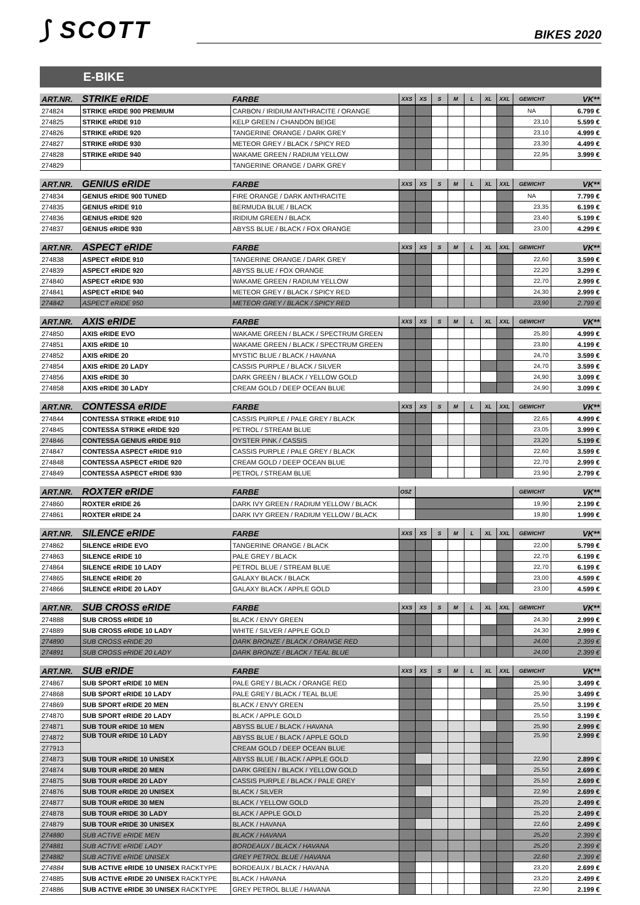⟆ SCOTT
BIKES 2020
E-BIKE
| ART.NR. | STRIKE eRIDE | FARBE | XXS | XS | S | M | L | XL | XXL | GEWICHT | VK** |
| --- | --- | --- | --- | --- | --- | --- | --- | --- | --- | --- | --- |
| 274824 | STRIKE eRIDE 900 PREMIUM | CARBON / IRIDIUM ANTHRACITE / ORANGE | | | | | | | | NA | 6.799 € |
| 274825 | STRIKE eRIDE 910 | KELP GREEN / CHANDON BEIGE | | | | | | | | 23,10 | 5.599 € |
| 274826 | STRIKE eRIDE 920 | TANGERINE ORANGE / DARK GREY | | | | | | | | 23,10 | 4.999 € |
| 274827 | STRIKE eRIDE 930 | METEOR GREY / BLACK / SPICY RED | | | | | | | | 23,30 | 4.499 € |
| 274828 | STRIKE eRIDE 940 | WAKAME GREEN / RADIUM YELLOW | | | | | | | | 22,95 | 3.999 € |
| 274829 | | TANGERINE ORANGE / DARK GREY | | | | | | | | | |
| ART.NR. | GENIUS eRIDE | FARBE | XXS | XS | S | M | L | XL | XXL | GEWICHT | VK** |
| --- | --- | --- | --- | --- | --- | --- | --- | --- | --- | --- | --- |
| 274834 | GENIUS eRIDE 900 TUNED | FIRE ORANGE / DARK ANTHRACITE | | | | | | | | NA | 7.799 € |
| 274835 | GENIUS eRIDE 910 | BERMUDA BLUE / BLACK | | | | | | | | 23,35 | 6.199 € |
| 274836 | GENIUS eRIDE 920 | IRIDIUM GREEN / BLACK | | | | | | | | 23,40 | 5.199 € |
| 274837 | GENIUS eRIDE 930 | ABYSS BLUE / BLACK / FOX ORANGE | | | | | | | | 23,00 | 4.299 € |
| ART.NR. | ASPECT eRIDE | FARBE | XXS | XS | S | M | L | XL | XXL | GEWICHT | VK** |
| --- | --- | --- | --- | --- | --- | --- | --- | --- | --- | --- | --- |
| 274838 | ASPECT eRIDE 910 | TANGERINE ORANGE / DARK GREY | | | | | | | | 22,60 | 3.599 € |
| 274839 | ASPECT eRIDE 920 | ABYSS BLUE / FOX ORANGE | | | | | | | | 22,20 | 3.299 € |
| 274840 | ASPECT eRIDE 930 | WAKAME GREEN / RADIUM YELLOW | | | | | | | | 22,70 | 2.999 € |
| 274841 | ASPECT eRIDE 940 | METEOR GREY / BLACK / SPICY RED | | | | | | | | 24,30 | 2.999 € |
| 274842 | ASPECT eRIDE 950 | METEOR GREY / BLACK / SPICY RED | | | | | | | | 23,90 | 2.799 € |
| ART.NR. | AXIS eRIDE | FARBE | XXS | XS | S | M | L | XL | XXL | GEWICHT | VK** |
| --- | --- | --- | --- | --- | --- | --- | --- | --- | --- | --- | --- |
| 274850 | AXIS eRIDE EVO | WAKAME GREEN / BLACK / SPECTRUM GREEN | | | | | | | | 25,80 | 4.999 € |
| 274851 | AXIS eRIDE 10 | WAKAME GREEN / BLACK / SPECTRUM GREEN | | | | | | | | 23,80 | 4.199 € |
| 274852 | AXIS eRIDE 20 | MYSTIC BLUE / BLACK / HAVANA | | | | | | | | 24,70 | 3.599 € |
| 274854 | AXIS eRIDE 20 LADY | CASSIS PURPLE / BLACK / SILVER | | | | | | | | 24,70 | 3.599 € |
| 274856 | AXIS eRIDE 30 | DARK GREEN / BLACK / YELLOW GOLD | | | | | | | | 24,90 | 3.099 € |
| 274858 | AXIS eRIDE 30 LADY | CREAM GOLD / DEEP OCEAN BLUE | | | | | | | | 24,90 | 3.099 € |
| ART.NR. | CONTESSA eRIDE | FARBE | XXS | XS | S | M | L | XL | XXL | GEWICHT | VK** |
| --- | --- | --- | --- | --- | --- | --- | --- | --- | --- | --- | --- |
| 274844 | CONTESSA STRIKE eRIDE 910 | CASSIS PURPLE / PALE GREY / BLACK | | | | | | | | 22,65 | 4.999 € |
| 274845 | CONTESSA STRIKE eRIDE 920 | PETROL / STREAM BLUE | | | | | | | | 23,05 | 3.999 € |
| 274846 | CONTESSA GENIUS eRIDE 910 | OYSTER PINK / CASSIS | | | | | | | | 23,20 | 5.199 € |
| 274847 | CONTESSA ASPECT eRIDE 910 | CASSIS PURPLE / PALE GREY / BLACK | | | | | | | | 22,60 | 3.599 € |
| 274848 | CONTESSA ASPECT eRIDE 920 | CREAM GOLD / DEEP OCEAN BLUE | | | | | | | | 22,70 | 2.999 € |
| 274849 | CONTESSA ASPECT eRIDE 930 | PETROL / STREAM BLUE | | | | | | | | 23,90 | 2.799 € |
| ART.NR. | ROXTER eRIDE | FARBE | OSZ | | GEWICHT | VK** |
| --- | --- | --- | --- | --- | --- | --- |
| 274860 | ROXTER eRIDE 26 | DARK IVY GREEN / RADIUM YELLOW / BLACK | | | 19,90 | 2.199 € |
| 274861 | ROXTER eRIDE 24 | DARK IVY GREEN / RADIUM YELLOW / BLACK | | | 19,80 | 1.999 € |
| ART.NR. | SILENCE eRIDE | FARBE | XXS | XS | S | M | L | XL | XXL | GEWICHT | VK** |
| --- | --- | --- | --- | --- | --- | --- | --- | --- | --- | --- | --- |
| 274862 | SILENCE eRIDE EVO | TANGERINE ORANGE / BLACK | | | | | | | | 22,00 | 5.799 € |
| 274863 | SILENCE eRIDE 10 | PALE GREY / BLACK | | | | | | | | 22,70 | 6.199 € |
| 274864 | SILENCE eRIDE 10 LADY | PETROL BLUE / STREAM BLUE | | | | | | | | 22,70 | 6.199 € |
| 274865 | SILENCE eRIDE 20 | GALAXY BLACK / BLACK | | | | | | | | 23,00 | 4.599 € |
| 274866 | SILENCE eRIDE 20 LADY | GALAXY BLACK / APPLE GOLD | | | | | | | | 23,00 | 4.599 € |
| ART.NR. | SUB CROSS eRIDE | FARBE | XXS | XS | S | M | L | XL | XXL | GEWICHT | VK** |
| --- | --- | --- | --- | --- | --- | --- | --- | --- | --- | --- | --- |
| 274888 | SUB CROSS eRIDE 10 | BLACK / ENVY GREEN | | | | | | | | 24,30 | 2.999 € |
| 274889 | SUB CROSS eRIDE 10 LADY | WHITE / SILVER / APPLE GOLD | | | | | | | | 24,30 | 2.999 € |
| 274890 | SUB CROSS eRIDE 20 | DARK BRONZE / BLACK / ORANGE RED | | | | | | | | 24,00 | 2.399 € |
| 274891 | SUB CROSS eRIDE 20 LADY | DARK BRONZE / BLACK / TEAL BLUE | | | | | | | | 24,00 | 2.399 € |
| ART.NR. | SUB eRIDE | FARBE | XXS | XS | S | M | L | XL | XXL | GEWICHT | VK** |
| --- | --- | --- | --- | --- | --- | --- | --- | --- | --- | --- | --- |
| 274867 | SUB SPORT eRIDE 10 MEN | PALE GREY / BLACK / ORANGE RED | | | | | | | | 25,90 | 3.499 € |
| 274868 | SUB SPORT eRIDE 10 LADY | PALE GREY / BLACK / TEAL BLUE | | | | | | | | 25,90 | 3.499 € |
| 274869 | SUB SPORT eRIDE 20 MEN | BLACK / ENVY GREEN | | | | | | | | 25,50 | 3.199 € |
| 274870 | SUB SPORT eRIDE 20 LADY | BLACK / APPLE GOLD | | | | | | | | 25,50 | 3.199 € |
| 274871 | SUB TOUR eRIDE 10 MEN | ABYSS BLUE / BLACK / HAVANA | | | | | | | | 25,90 | 2.999 € |
| 274872 | SUB TOUR eRIDE 10 LADY | ABYSS BLUE / BLACK / APPLE GOLD | | | | | | | | 25,90 | 2.999 € |
| 277913 | | CREAM GOLD / DEEP OCEAN BLUE | | | | | | | | | |
| 274873 | SUB TOUR eRIDE 10 UNISEX | ABYSS BLUE / BLACK / APPLE GOLD | | | | | | | | 22,90 | 2.899 € |
| 274874 | SUB TOUR eRIDE 20 MEN | DARK GREEN / BLACK / YELLOW GOLD | | | | | | | | 25,50 | 2.699 € |
| 274875 | SUB TOUR eRIDE 20 LADY | CASSIS PURPLE / BLACK / PALE GREY | | | | | | | | 25,50 | 2.699 € |
| 274876 | SUB TOUR eRIDE 20 UNISEX | BLACK / SILVER | | | | | | | | 22,90 | 2.699 € |
| 274877 | SUB TOUR eRIDE 30 MEN | BLACK / YELLOW GOLD | | | | | | | | 25,20 | 2.499 € |
| 274878 | SUB TOUR eRIDE 30 LADY | BLACK / APPLE GOLD | | | | | | | | 25,20 | 2.499 € |
| 274879 | SUB TOUR eRIDE 30 UNISEX | BLACK / HAVANA | | | | | | | | 22,60 | 2.499 € |
| 274880 | SUB ACTIVE eRIDE MEN | BLACK / HAVANA | | | | | | | | 25,20 | 2.399 € |
| 274881 | SUB ACTIVE eRIDE LADY | BORDEAUX / BLACK / HAVANA | | | | | | | | 25,20 | 2.399 € |
| 274882 | SUB ACTIVE eRIDE UNISEX | GREY PETROL BLUE / HAVANA | | | | | | | | 22,60 | 2.399 € |
| 274884 | SUB ACTIVE eRIDE 10 UNISEX RACKTYPE | BORDEAUX / BLACK / HAVANA | | | | | | | | 23,20 | 2.699 € |
| 274885 | SUB ACTIVE eRIDE 20 UNISEX RACKTYPE | BLACK / HAVANA | | | | | | | | 23,20 | 2.499 € |
| 274886 | SUB ACTIVE eRIDE 30 UNISEX RACKTYPE | GREY PETROL BLUE / HAVANA | | | | | | | | 22,90 | 2.199 € |